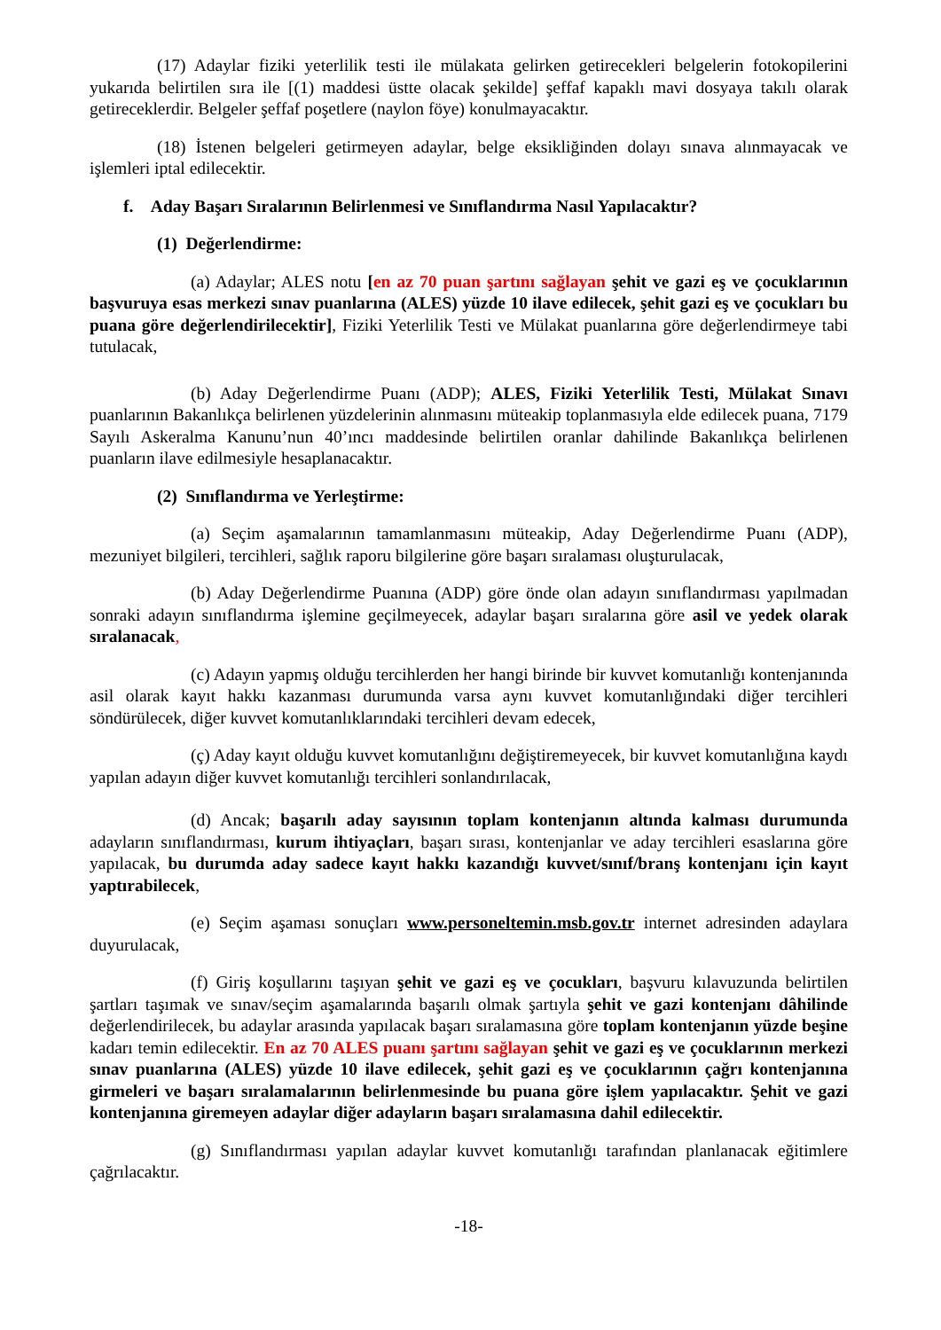(17) Adaylar fiziki yeterlilik testi ile mülakata gelirken getirecekleri belgelerin fotokopilerini yukarıda belirtilen sıra ile [(1) maddesi üstte olacak şekilde] şeffaf kapaklı mavi dosyaya takılı olarak getireceklerdir. Belgeler şeffaf poşetlere (naylon föye) konulmayacaktır.
(18) İstenen belgeleri getirmeyen adaylar, belge eksikliğinden dolayı sınava alınmayacak ve işlemleri iptal edilecektir.
f. Aday Başarı Sıralarının Belirlenmesi ve Sınıflandırma Nasıl Yapılacaktır?
(1) Değerlendirme:
(a) Adaylar; ALES notu [en az 70 puan şartını sağlayan şehit ve gazi eş ve çocuklarının başvuruya esas merkezi sınav puanlarına (ALES) yüzde 10 ilave edilecek, şehit gazi eş ve çocukları bu puana göre değerlendirilecektir], Fiziki Yeterlilik Testi ve Mülakat puanlarına göre değerlendirmeye tabi tutulacak,
(b) Aday Değerlendirme Puanı (ADP); ALES, Fiziki Yeterlilik Testi, Mülakat Sınavı puanlarının Bakanlıkça belirlenen yüzdelerinin alınmasını müteakip toplanmasıyla elde edilecek puana, 7179 Sayılı Askeralma Kanunu’nun 40’ıncı maddesinde belirtilen oranlar dahilinde Bakanlıkça belirlenen puanların ilave edilmesiyle hesaplanacaktır.
(2) Sınıflandırma ve Yerleştirme:
(a) Seçim aşamalarının tamamlanmasını müteakip, Aday Değerlendirme Puanı (ADP), mezuniyet bilgileri, tercihleri, sağlık raporu bilgilerine göre başarı sıralaması oluşturulacak,
(b) Aday Değerlendirme Puanına (ADP) göre önde olan adayın sınıflandırması yapılmadan sonraki adayın sınıflandırma işlemine geçilmeyecek, adaylar başarı sıralarına göre asil ve yedek olarak sıralanacak,
(c) Adayın yapmış olduğu tercihlerden her hangi birinde bir kuvvet komutanlığı kontenjanında asil olarak kayıt hakkı kazanması durumunda varsa aynı kuvvet komutanlığındaki diğer tercihleri söndürülecek, diğer kuvvet komutanlıklarındaki tercihleri devam edecek,
(ç) Aday kayıt olduğu kuvvet komutanlığını değiştiremeyecek, bir kuvvet komutanlığına kaydı yapılan adayın diğer kuvvet komutanlığı tercihleri sonlandırılacak,
(d) Ancak; başarılı aday sayısının toplam kontenjanın altında kalması durumunda adayların sınıflandırması, kurum ihtiyaçları, başarı sırası, kontenjanlar ve aday tercihleri esaslarına göre yapılacak, bu durumda aday sadece kayıt hakkı kazandığı kuvvet/sınıf/branş kontenjanı için kayıt yaptırabilecek,
(e) Seçim aşaması sonuçları www.personeltemin.msb.gov.tr internet adresinden adaylara duyurulacak,
(f) Giriş koşullarını taşıyan şehit ve gazi eş ve çocukları, başvuru kılavuzunda belirtilen şartları taşımak ve sınav/seçim aşamalarında başarılı olmak şartıyla şehit ve gazi kontenjanı dâhilinde değerlendirilecek, bu adaylar arasında yapılacak başarı sıralamasına göre toplam kontenjanın yüzde beşine kadarı temin edilecektir. En az 70 ALES puanı şartını sağlayan şehit ve gazi eş ve çocuklarının merkezi sınav puanlarına (ALES) yüzde 10 ilave edilecek, şehit gazi eş ve çocuklarının çağrı kontenjanına girmeleri ve başarı sıralamalarının belirlenmesinde bu puana göre işlem yapılacaktır. Şehit ve gazi kontenjanına giremeyen adaylar diğer adayların başarı sıralamasına dahil edilecektir.
(g) Sınıflandırması yapılan adaylar kuvvet komutanlığı tarafından planlanacak eğitimlere çağrılacaktır.
-18-